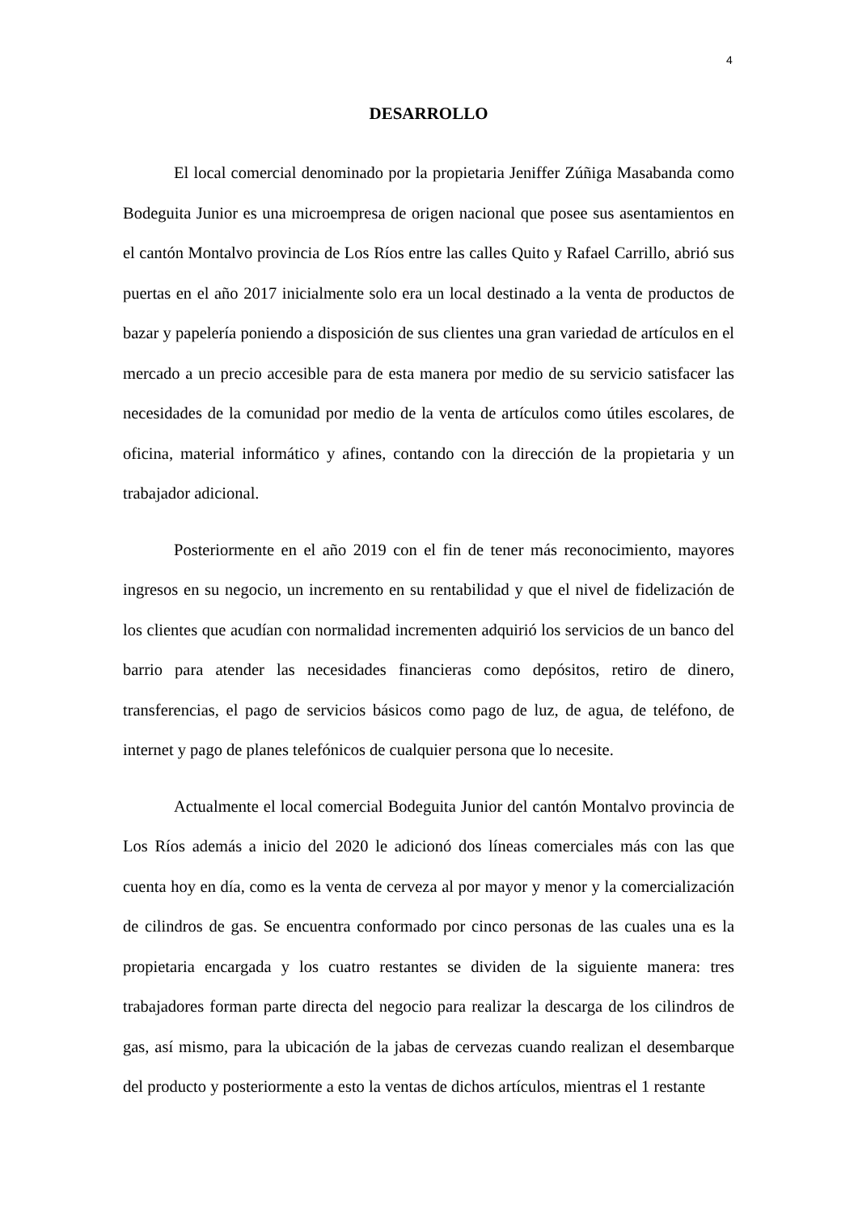4
DESARROLLO
El local comercial denominado por la propietaria Jeniffer Zúñiga Masabanda como Bodeguita Junior es una microempresa de origen nacional que posee sus asentamientos en el cantón Montalvo provincia de Los Ríos entre las calles Quito y Rafael Carrillo, abrió sus puertas en el año 2017 inicialmente solo era un local destinado a la venta de productos de bazar y papelería poniendo a disposición de sus clientes una gran variedad de artículos en el mercado a un precio accesible para de esta manera por medio de su servicio satisfacer las necesidades de la comunidad por medio de la venta de artículos como útiles escolares, de oficina, material informático y afines, contando con la dirección de la propietaria y un trabajador adicional.
Posteriormente en el año 2019 con el fin de tener más reconocimiento, mayores ingresos en su negocio, un incremento en su rentabilidad y que el nivel de fidelización de los clientes que acudían con normalidad incrementen adquirió los servicios de un banco del barrio para atender las necesidades financieras como depósitos, retiro de dinero, transferencias, el pago de servicios básicos como pago de luz, de agua, de teléfono, de internet y pago de planes telefónicos de cualquier persona que lo necesite.
Actualmente el local comercial Bodeguita Junior del cantón Montalvo provincia de Los Ríos además a inicio del 2020 le adicionó dos líneas comerciales más con las que cuenta hoy en día, como es la venta de cerveza al por mayor y menor y la comercialización de cilindros de gas. Se encuentra conformado por cinco personas de las cuales una es la propietaria encargada y los cuatro restantes se dividen de la siguiente manera: tres trabajadores forman parte directa del negocio para realizar la descarga de los cilindros de gas, así mismo, para la ubicación de la jabas de cervezas cuando realizan el desembarque del producto y posteriormente a esto la ventas de dichos artículos, mientras el 1 restante